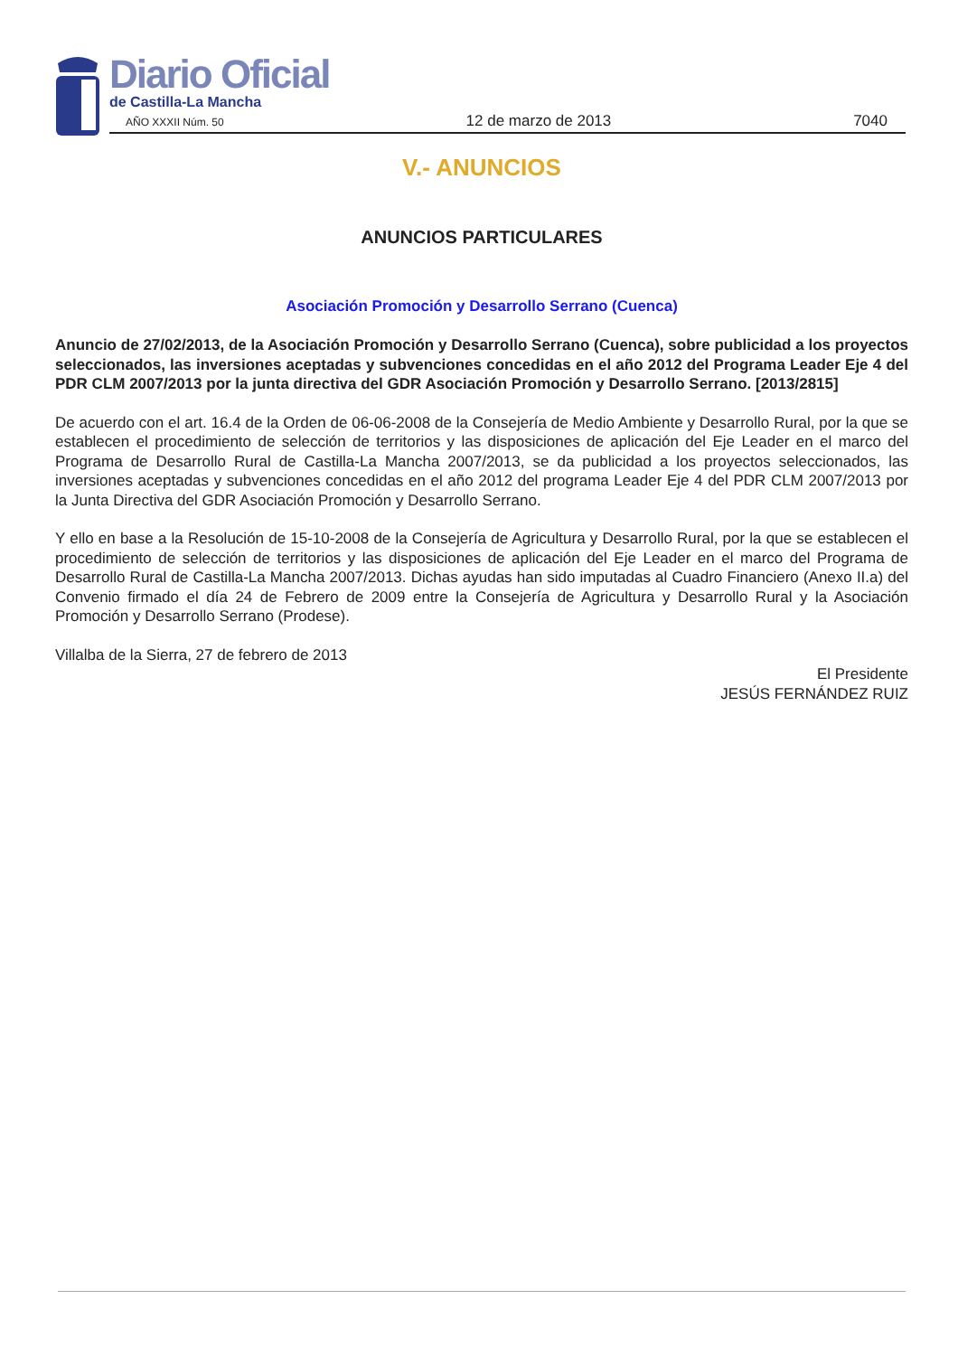Diario Oficial
de Castilla-La Mancha
AÑO XXXII Núm. 50 12 de marzo de 2013 7040
V.- ANUNCIOS
ANUNCIOS PARTICULARES
Asociación Promoción y Desarrollo Serrano (Cuenca)
Anuncio de 27/02/2013, de la Asociación Promoción y Desarrollo Serrano (Cuenca), sobre publicidad a los proyectos seleccionados, las inversiones aceptadas y subvenciones concedidas en el año 2012 del Programa Leader Eje 4 del PDR CLM 2007/2013 por la junta directiva del GDR Asociación Promoción y Desarrollo Serrano. [2013/2815]
De acuerdo con el art. 16.4 de la Orden de 06-06-2008 de la Consejería de Medio Ambiente y Desarrollo Rural, por la que se establecen el procedimiento de selección de territorios y las disposiciones de aplicación del Eje Leader en el marco del Programa de Desarrollo Rural de Castilla-La Mancha 2007/2013, se da publicidad a los proyectos seleccionados, las inversiones aceptadas y subvenciones concedidas en el año 2012 del programa Leader Eje 4 del PDR CLM 2007/2013 por la Junta Directiva del GDR Asociación Promoción y Desarrollo Serrano.
Y ello en base a la Resolución de 15-10-2008 de la Consejería de Agricultura y Desarrollo Rural, por la que se establecen el procedimiento de selección de territorios y las disposiciones de aplicación del Eje Leader en el marco del Programa de Desarrollo Rural de Castilla-La Mancha 2007/2013. Dichas ayudas han sido imputadas al Cuadro Financiero (Anexo II.a) del Convenio firmado el día 24 de Febrero de 2009 entre la Consejería de Agricultura y Desarrollo Rural y la Asociación Promoción y Desarrollo Serrano (Prodese).
Villalba de la Sierra, 27 de febrero de 2013
El Presidente
JESÚS FERNÁNDEZ RUIZ